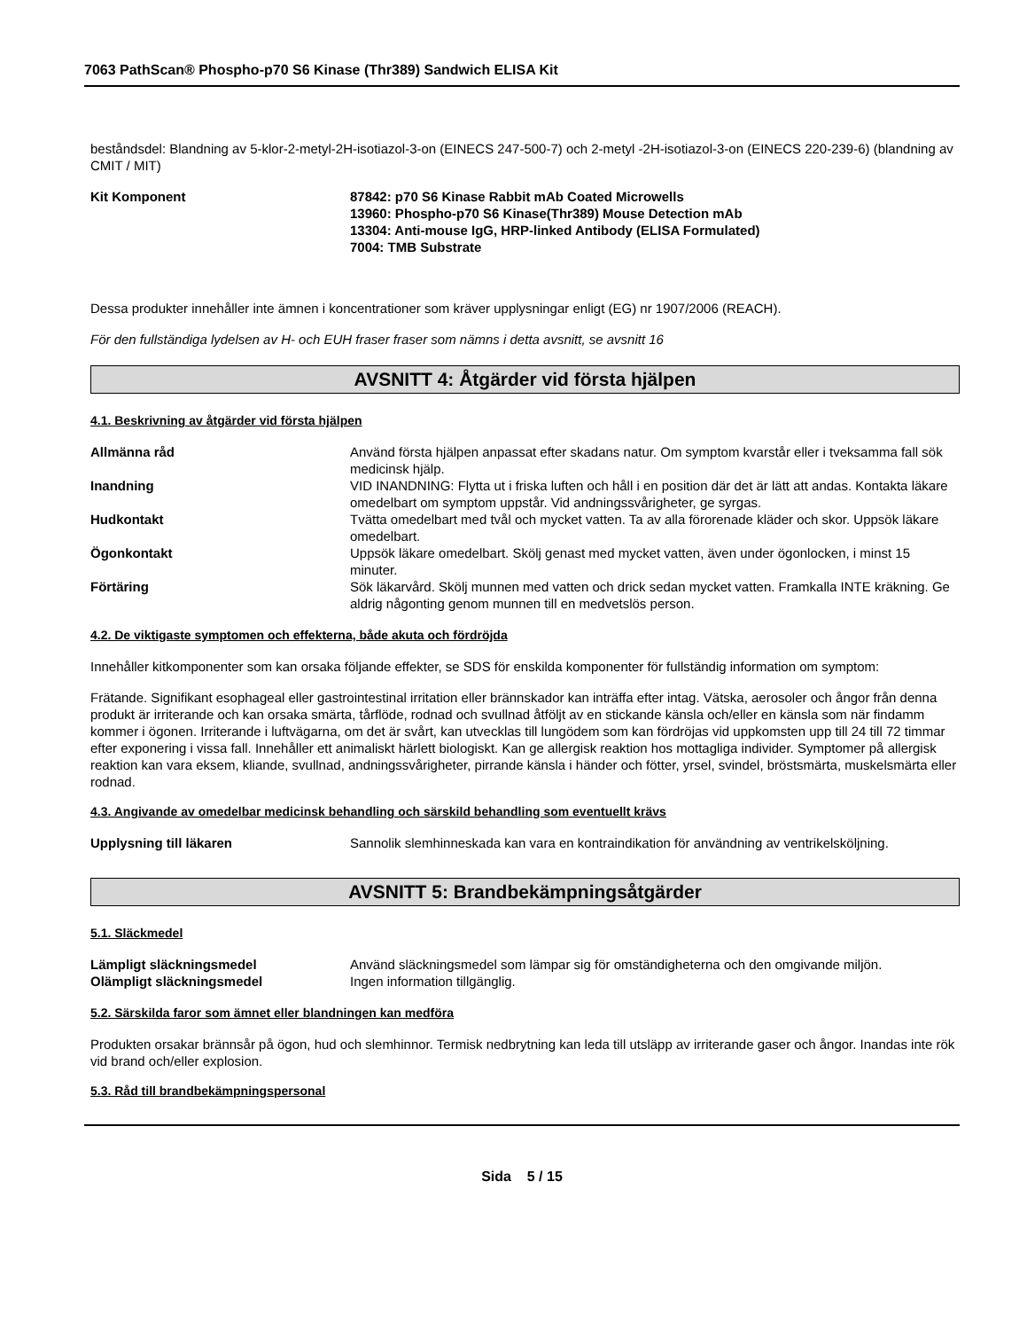7063 PathScan® Phospho-p70 S6 Kinase (Thr389) Sandwich ELISA Kit
beståndsdel: Blandning av 5-klor-2-metyl-2H-isotiazol-3-on (EINECS 247-500-7) och 2-metyl -2H-isotiazol-3-on (EINECS 220-239-6) (blandning av CMIT / MIT)
Kit Komponent 87842: p70 S6 Kinase Rabbit mAb Coated Microwells
13960: Phospho-p70 S6 Kinase(Thr389) Mouse Detection mAb
13304: Anti-mouse IgG, HRP-linked Antibody (ELISA Formulated)
7004: TMB Substrate
Dessa produkter innehåller inte ämnen i koncentrationer som kräver upplysningar enligt (EG) nr 1907/2006 (REACH).
För den fullständiga lydelsen av H- och EUH fraser fraser som nämns i detta avsnitt, se avsnitt 16
AVSNITT 4: Åtgärder vid första hjälpen
4.1. Beskrivning av åtgärder vid första hjälpen
Allmänna råd Använd första hjälpen anpassat efter skadans natur. Om symptom kvarstår eller i tveksamma fall sök medicinsk hjälp.
Inandning VID INANDNING: Flytta ut i friska luften och håll i en position där det är lätt att andas. Kontakta läkare omedelbart om symptom uppstår. Vid andningssvårigheter, ge syrgas.
Hudkontakt Tvätta omedelbart med tvål och mycket vatten. Ta av alla förorenade kläder och skor. Uppsök läkare omedelbart.
Ögonkontakt Uppsök läkare omedelbart. Skölj genast med mycket vatten, även under ögonlocken, i minst 15 minuter.
Förtäring Sök läkarvård. Skölj munnen med vatten och drick sedan mycket vatten. Framkalla INTE kräkning. Ge aldrig någonting genom munnen till en medvetslös person.
4.2. De viktigaste symptomen och effekterna, både akuta och fördröjda
Innehåller kitkomponenter som kan orsaka följande effekter, se SDS för enskilda komponenter för fullständig information om symptom:
Frätande. Signifikant esophageal eller gastrointestinal irritation eller brännskador kan inträffa efter intag. Vätska, aerosoler och ångor från denna produkt är irriterande och kan orsaka smärta, tårflöde, rodnad och svullnad åtföljt av en stickande känsla och/eller en känsla som när findamm kommer i ögonen. Irriterande i luftvägarna, om det är svårt, kan utvecklas till lungödem som kan fördröjas vid uppkomsten upp till 24 till 72 timmar efter exponering i vissa fall. Innehåller ett animaliskt härlett biologiskt. Kan ge allergisk reaktion hos mottagliga individer. Symptomer på allergisk reaktion kan vara eksem, kliande, svullnad, andningssvårigheter, pirrande känsla i händer och fötter, yrsel, svindel, bröstsmärta, muskelsmärta eller rodnad.
4.3. Angivande av omedelbar medicinsk behandling och särskild behandling som eventuellt krävs
Upplysning till läkaren Sannolik slemhinneskada kan vara en kontraindikation för användning av ventrikelsköljning.
AVSNITT 5: Brandbekämpningsåtgärder
5.1. Släckmedel
Lämpligt släckningsmedel Använd släckningsmedel som lämpar sig för omständigheterna och den omgivande miljön.
Olämpligt släckningsmedel Ingen information tillgänglig.
5.2. Särskilda faror som ämnet eller blandningen kan medföra
Produkten orsakar brännsår på ögon, hud och slemhinnor. Termisk nedbrytning kan leda till utsläpp av irriterande gaser och ångor. Inandas inte rök vid brand och/eller explosion.
5.3. Råd till brandbekämpningspersonal
Sida 5 / 15